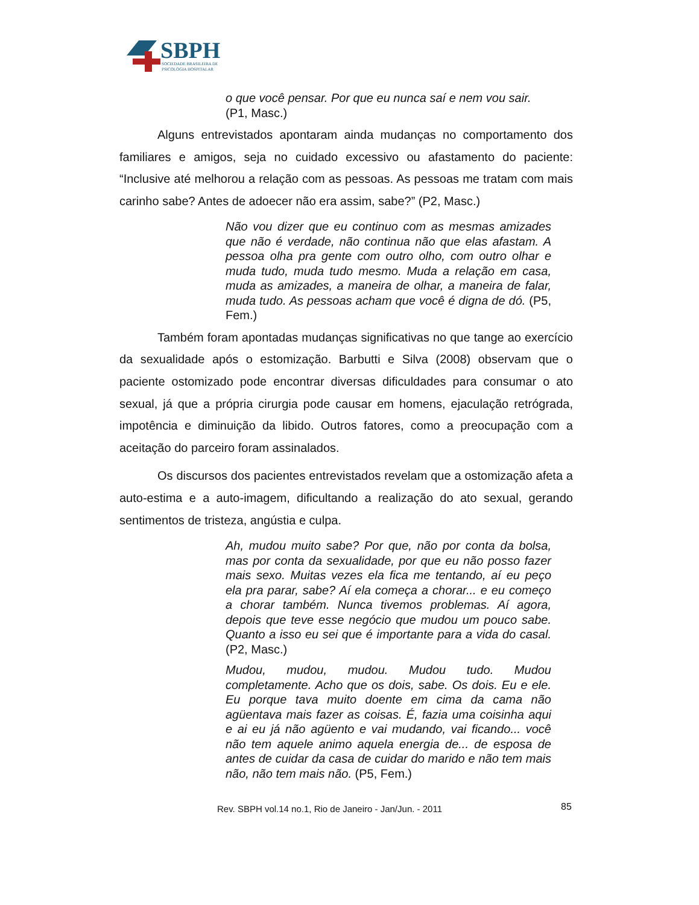SBPH
SOCIEDADE BRASILEIRA DE
PSICOLOGIA HOSPITALAR
o que você pensar. Por que eu nunca saí e nem vou sair. (P1, Masc.)
Alguns entrevistados apontaram ainda mudanças no comportamento dos familiares e amigos, seja no cuidado excessivo ou afastamento do paciente: “Inclusive até melhorou a relação com as pessoas. As pessoas me tratam com mais carinho sabe? Antes de adoecer não era assim, sabe?” (P2, Masc.)
Não vou dizer que eu continuo com as mesmas amizades que não é verdade, não continua não que elas afastam. A pessoa olha pra gente com outro olho, com outro olhar e muda tudo, muda tudo mesmo. Muda a relação em casa, muda as amizades, a maneira de olhar, a maneira de falar, muda tudo. As pessoas acham que você é digna de dó. (P5, Fem.)
Também foram apontadas mudanças significativas no que tange ao exercício da sexualidade após o estomização. Barbutti e Silva (2008) observam que o paciente ostomizado pode encontrar diversas dificuldades para consumar o ato sexual, já que a própria cirurgia pode causar em homens, ejaculação retrógrada, impotência e diminuição da libido. Outros fatores, como a preocupação com a aceitação do parceiro foram assinalados.
Os discursos dos pacientes entrevistados revelam que a ostomização afeta a auto-estima e a auto-imagem, dificultando a realização do ato sexual, gerando sentimentos de tristeza, angústia e culpa.
Ah, mudou muito sabe? Por que, não por conta da bolsa, mas por conta da sexualidade, por que eu não posso fazer mais sexo. Muitas vezes ela fica me tentando, aí eu peço ela pra parar, sabe? Aí ela começa a chorar... e eu começo a chorar também. Nunca tivemos problemas. Aí agora, depois que teve esse negócio que mudou um pouco sabe. Quanto a isso eu sei que é importante para a vida do casal. (P2, Masc.)
Mudou, mudou, mudou. Mudou tudo. Mudou completamente. Acho que os dois, sabe. Os dois. Eu e ele. Eu porque tava muito doente em cima da cama não agüentava mais fazer as coisas. É, fazia uma coisinha aqui e ai eu já não agüento e vai mudando, vai ficando... você não tem aquele animo aquela energia de... de esposa de antes de cuidar da casa de cuidar do marido e não tem mais não, não tem mais não. (P5, Fem.)
Rev. SBPH vol.14 no.1, Rio de Janeiro - Jan/Jun. - 2011
85